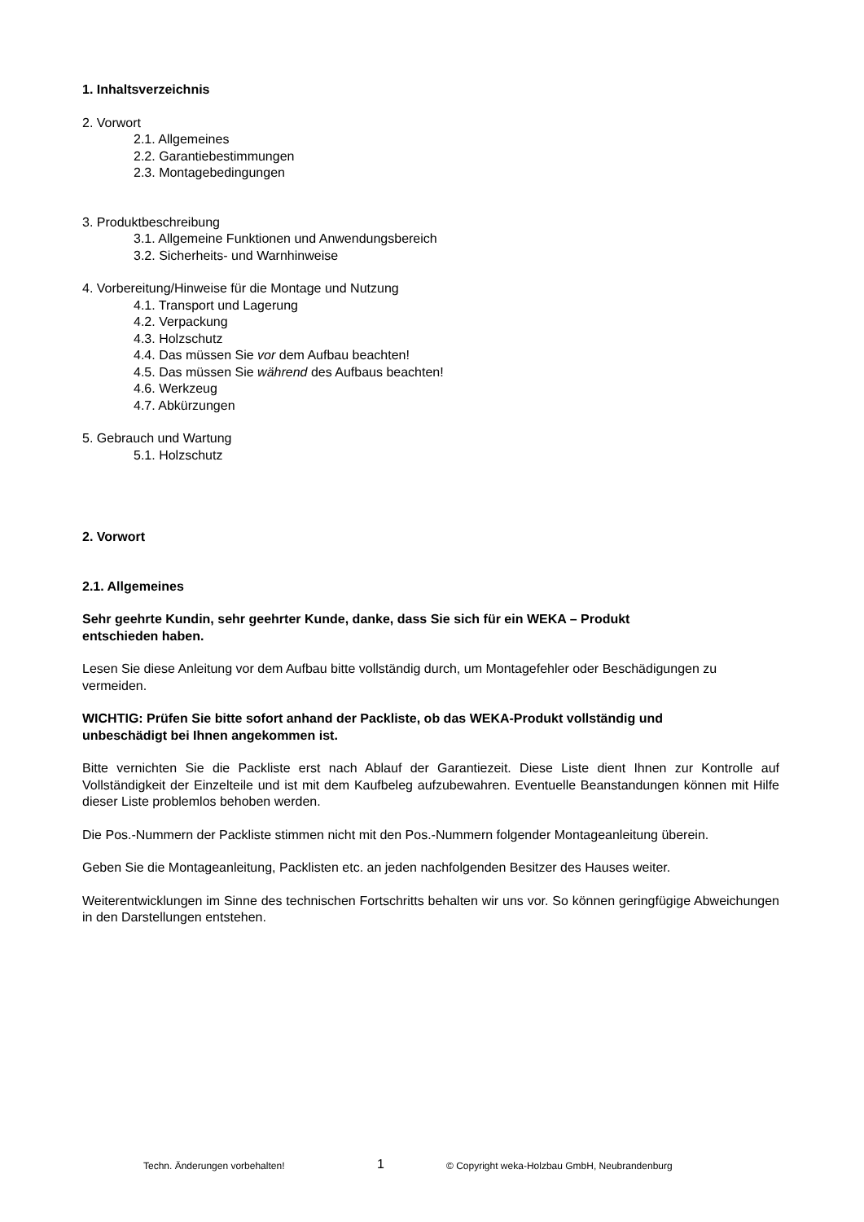1. Inhaltsverzeichnis
2. Vorwort
2.1. Allgemeines
2.2. Garantiebestimmungen
2.3. Montagebedingungen
3. Produktbeschreibung
3.1. Allgemeine Funktionen und Anwendungsbereich
3.2. Sicherheits- und Warnhinweise
4. Vorbereitung/Hinweise für die Montage und Nutzung
4.1. Transport und Lagerung
4.2. Verpackung
4.3. Holzschutz
4.4. Das müssen Sie vor dem Aufbau beachten!
4.5. Das müssen Sie während des Aufbaus beachten!
4.6. Werkzeug
4.7. Abkürzungen
5. Gebrauch und Wartung
5.1. Holzschutz
2. Vorwort
2.1. Allgemeines
Sehr geehrte Kundin, sehr geehrter Kunde, danke, dass Sie sich für ein WEKA – Produkt
entschieden haben.
Lesen Sie diese Anleitung vor dem Aufbau bitte vollständig durch, um Montagefehler oder Beschädigungen zu vermeiden.
WICHTIG: Prüfen Sie bitte sofort anhand der Packliste, ob das WEKA-Produkt vollständig und
unbeschädigt bei Ihnen angekommen ist.
Bitte vernichten Sie die Packliste erst nach Ablauf der Garantiezeit. Diese Liste dient Ihnen zur Kontrolle auf Vollständigkeit der Einzelteile und ist mit dem Kaufbeleg aufzubewahren. Eventuelle Beanstandungen können mit Hilfe dieser Liste problemlos behoben werden.
Die Pos.-Nummern der Packliste stimmen nicht mit den Pos.-Nummern folgender Montageanleitung überein.
Geben Sie die Montageanleitung, Packlisten etc. an jeden nachfolgenden Besitzer des Hauses weiter.
Weiterentwicklungen im Sinne des technischen Fortschritts behalten wir uns vor. So können geringfügige Abweichungen in den Darstellungen entstehen.
Techn. Änderungen vorbehalten! 1 © Copyright weka-Holzbau GmbH, Neubrandenburg